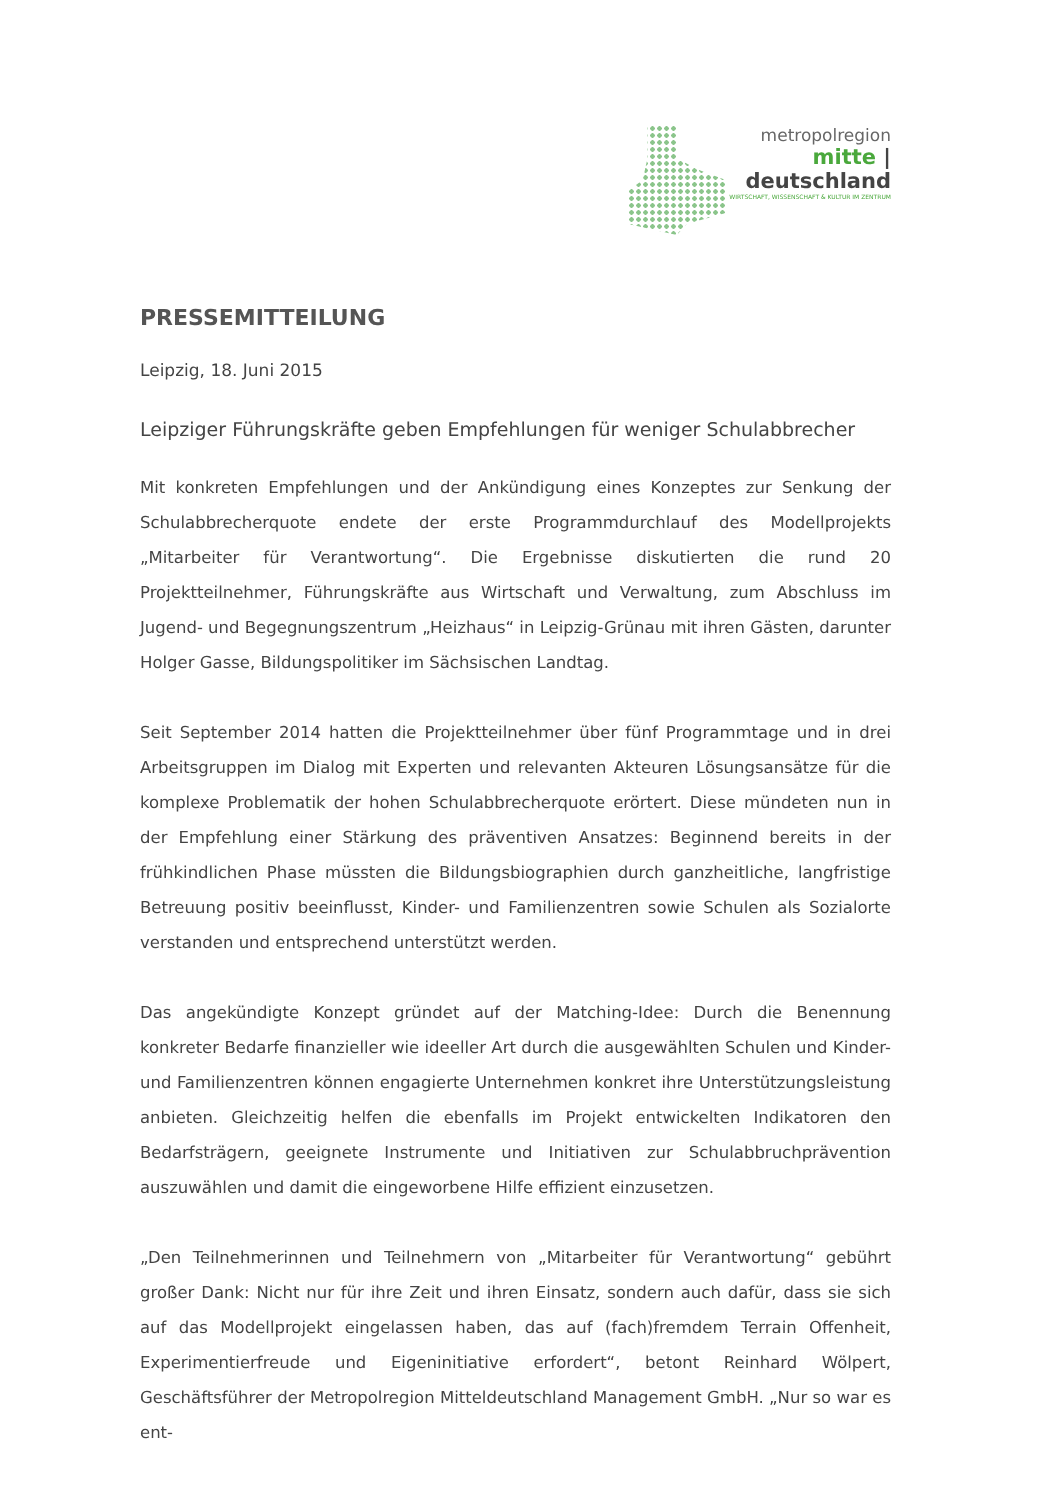metropolregion
mitte | deutschland
WIRTSCHAFT, WISSENSCHAFT & KULTUR IM ZENTRUM
PRESSEMITTEILUNG
Leipzig, 18. Juni 2015
Leipziger Führungskräfte geben Empfehlungen für weniger Schulabbrecher
Mit konkreten Empfehlungen und der Ankündigung eines Konzeptes zur Senkung der Schulabbrecherquote endete der erste Programmdurchlauf des Modellprojekts „Mitarbeiter für Verantwortung“. Die Ergebnisse diskutierten die rund 20 Projektteilnehmer, Führungskräfte aus Wirtschaft und Verwaltung, zum Abschluss im Jugend- und Begegnungszentrum „Heizhaus“ in Leipzig-Grünau mit ihren Gästen, darunter Holger Gasse, Bildungspolitiker im Sächsischen Landtag.
Seit September 2014 hatten die Projektteilnehmer über fünf Programmtage und in drei Arbeitsgruppen im Dialog mit Experten und relevanten Akteuren Lösungsansätze für die komplexe Problematik der hohen Schulabbrecherquote erörtert. Diese mündeten nun in der Empfehlung einer Stärkung des präventiven Ansatzes: Beginnend bereits in der frühkindlichen Phase müssten die Bildungsbiographien durch ganzheitliche, langfristige Betreuung positiv beeinflusst, Kinder- und Familienzentren sowie Schulen als Sozialorte verstanden und entsprechend unterstützt werden.
Das angekündigte Konzept gründet auf der Matching-Idee: Durch die Benennung konkreter Bedarfe finanzieller wie ideeller Art durch die ausgewählten Schulen und Kinder- und Familienzentren können engagierte Unternehmen konkret ihre Unterstützungsleistung anbieten. Gleichzeitig helfen die ebenfalls im Projekt entwickelten Indikatoren den Bedarfsträgern, geeignete Instrumente und Initiativen zur Schulabbruchprävention auszuwählen und damit die eingeworbene Hilfe effizient einzusetzen.
„Den Teilnehmerinnen und Teilnehmern von „Mitarbeiter für Verantwortung“ gebührt großer Dank: Nicht nur für ihre Zeit und ihren Einsatz, sondern auch dafür, dass sie sich auf das Modellprojekt eingelassen haben, das auf (fach)fremdem Terrain Offenheit, Experimentierfreude und Eigeninitiative erfordert“, betont Reinhard Wölpert, Geschäftsführer der Metropolregion Mitteldeutschland Management GmbH. „Nur so war es ent-